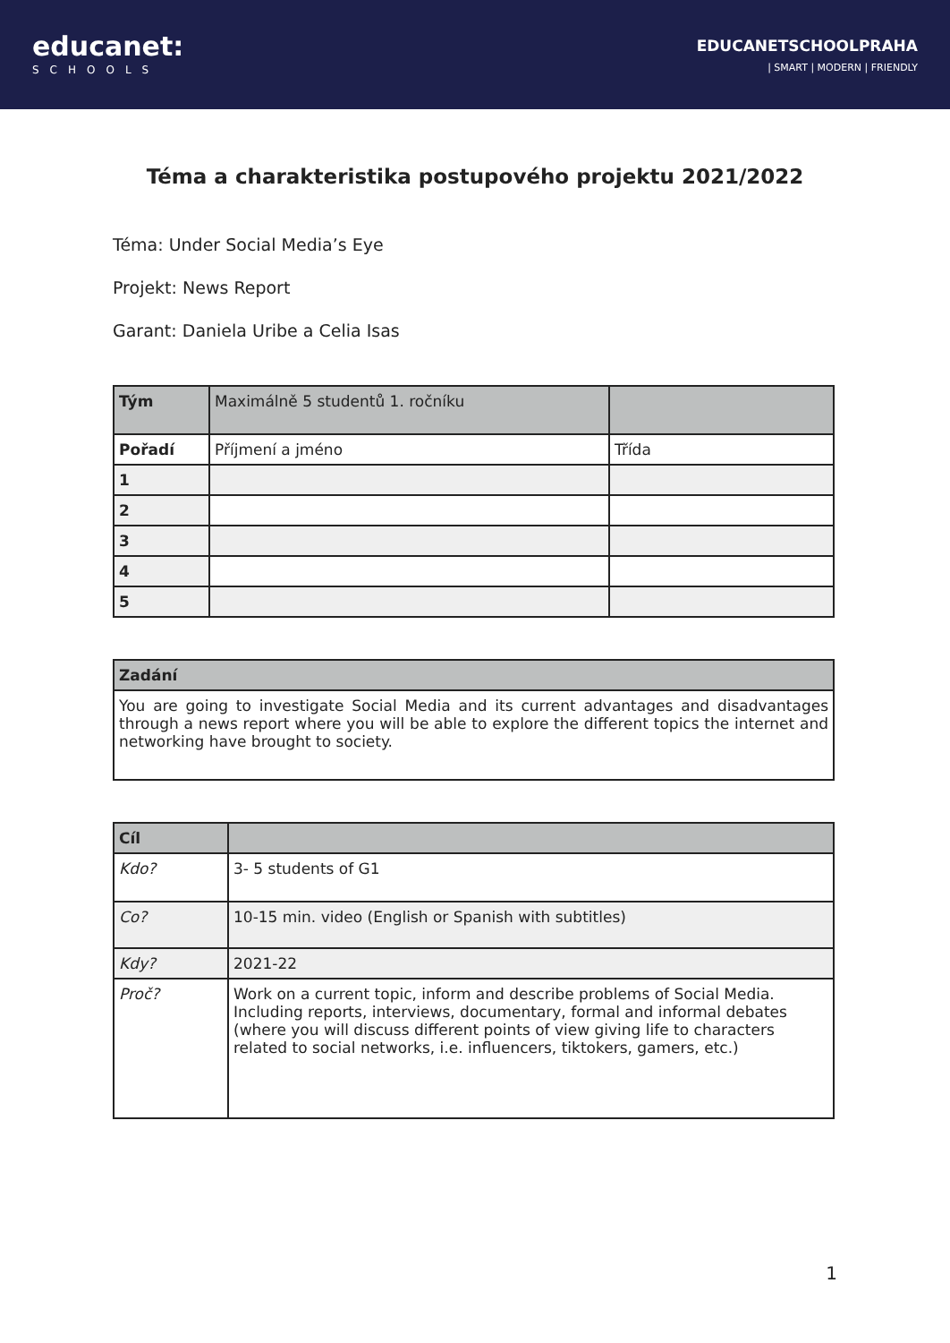educanet:
SCHOOLS
EDUCANETSCHOOLPRAHA
| SMART | MODERN | FRIENDLY
Téma a charakteristika postupového projektu 2021/2022
Téma: Under Social Media’s Eye
Projekt: News Report
Garant: Daniela Uribe a Celia Isas
| Tým | Maximálně 5 studentů 1. ročníku | |
| Pořadí | Příjmení a jméno | Třída |
| 1 | | |
| 2 | | |
| 3 | | |
| 4 | | |
| 5 | | |
| Zadání |
| You are going to investigate Social Media and its current advantages and disadvantages through a news report where you will be able to explore the different topics the internet and networking have brought to society. |
| Cíl | |
| Kdo? | 3- 5 students of G1 |
| Co? | 10-15 min. video (English or Spanish with subtitles) |
| Kdy? | 2021-22 |
| Proč? | Work on a current topic, inform and describe problems of Social Media. Including reports, interviews, documentary, formal and informal debates (where you will discuss different points of view giving life to characters related to social networks, i.e. influencers, tiktokers, gamers, etc.) |
1